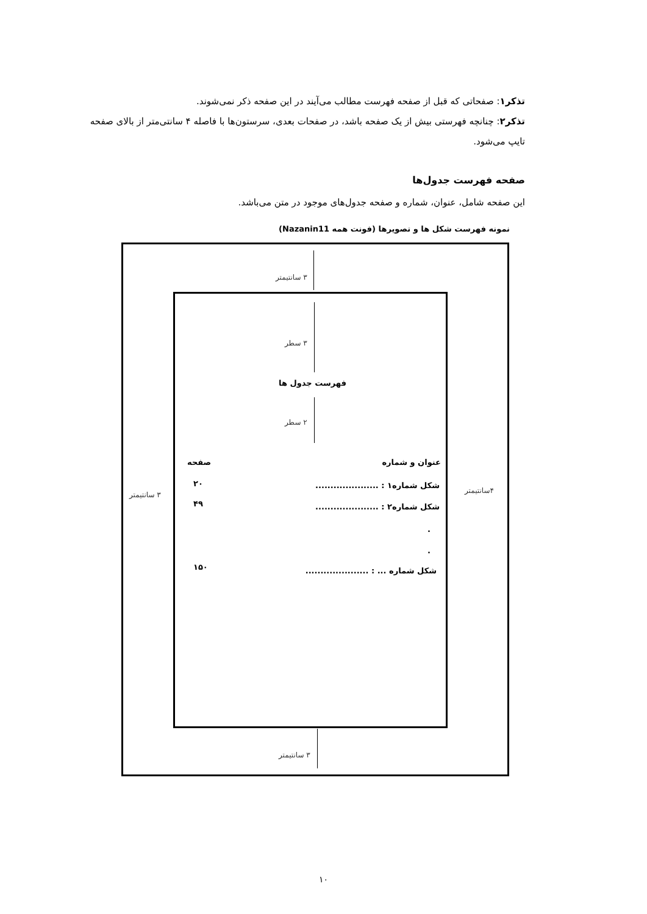تذکر۱: صفحاتی که قبل از صفحه فهرست مطالب می‌آیند در این صفحه ذکر نمی‌شوند.
تذکر۲: چنانچه فهرستی بیش از یک صفحه باشد، در صفحات بعدی، سرستون‌ها با فاصله ۴ سانتی‌متر از بالای صفحه تایپ می‌شود.
صفحه فهرست جدول‌ها
این صفحه شامل، عنوان، شماره و صفحه جدول‌های موجود در متن می‌باشد.
نمونه فهرست شکل ها و تصویرها (فونت همه Nazanin11)
۳ سانتیمتر
۳ سانتیمتر
۳ سانتیمتر ۴سانتیمتر
۳ سطر
فهرست جدول ها
۲ سطر
عنوان و شماره صفحه
شکل شماره۱ : .....................
۲۰
شکل شماره۲ : .....................
۴۹
.
.
شکل شماره ... : .....................
۱۵۰
۱۰